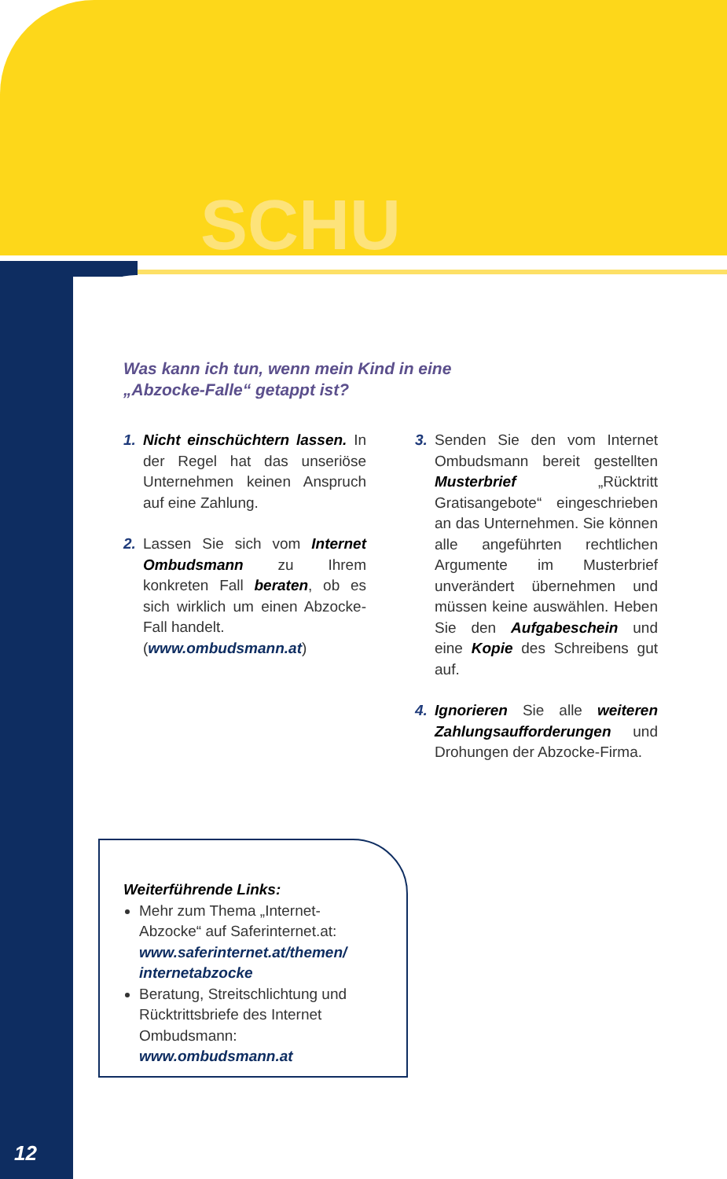SCHU
Was kann ich tun, wenn mein Kind in eine
„Abzocke-Falle“ getappt ist?
1. Nicht einschüchtern lassen. In der Regel hat das unseriöse Unternehmen keinen Anspruch auf eine Zahlung.
2. Lassen Sie sich vom Internet Ombudsmann zu Ihrem konkreten Fall beraten, ob es sich wirklich um einen Abzocke-Fall handelt.
(www.ombudsmann.at)
3. Senden Sie den vom Internet Ombudsmann bereit gestellten Musterbrief „Rücktritt Gratisangebote“ eingeschrieben an das Unternehmen. Sie können alle angeführten rechtlichen Argumente im Musterbrief unverändert übernehmen und müssen keine auswählen. Heben Sie den Aufgabeschein und eine Kopie des Schreibens gut auf.
4. Ignorieren Sie alle weiteren Zahlungsaufforderungen und Drohungen der Abzocke-Firma.
Weiterführende Links:
Mehr zum Thema „Internet-Abzocke“ auf Saferinternet.at: www.saferinternet.at/themen/ internetabzocke
Beratung, Streitschlichtung und Rücktrittsbriefe des Internet Ombudsmann: www.ombudsmann.at
12